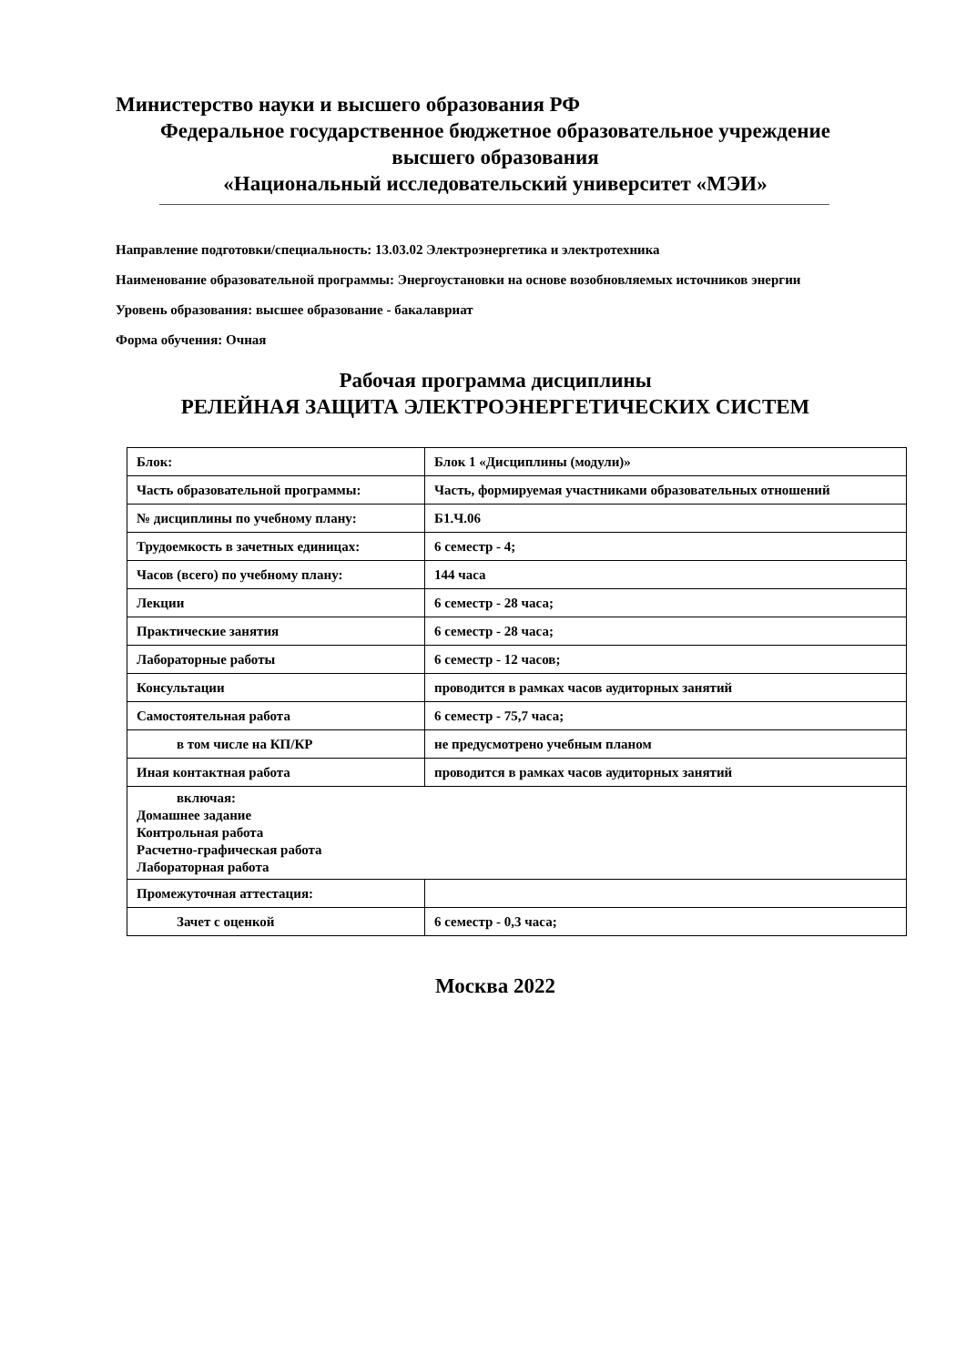Министерство науки и высшего образования РФ
Федеральное государственное бюджетное образовательное учреждение
высшего образования
«Национальный исследовательский университет «МЭИ»
Направление подготовки/специальность: 13.03.02 Электроэнергетика и электротехника
Наименование образовательной программы: Энергоустановки на основе возобновляемых источников энергии
Уровень образования: высшее образование - бакалавриат
Форма обучения: Очная
Рабочая программа дисциплины
РЕЛЕЙНАЯ ЗАЩИТА ЭЛЕКТРОЭНЕРГЕТИЧЕСКИХ СИСТЕМ
| Блок: | Блок 1 «Дисциплины (модули)» |
| Часть образовательной программы: | Часть, формируемая участниками образовательных отношений |
| № дисциплины по учебному плану: | Б1.Ч.06 |
| Трудоемкость в зачетных единицах: | 6 семестр - 4; |
| Часов (всего) по учебному плану: | 144 часа |
| Лекции | 6 семестр - 28 часа; |
| Практические занятия | 6 семестр - 28 часа; |
| Лабораторные работы | 6 семестр - 12 часов; |
| Консультации | проводится в рамках часов аудиторных занятий |
| Самостоятельная работа | 6 семестр - 75,7 часа; |
| в том числе на КП/КР | не предусмотрено учебным планом |
| Иная контактная работа | проводится в рамках часов аудиторных занятий |
| включая: Домашнее задание Контрольная работа Расчетно-графическая работа Лабораторная работа | |
| Промежуточная аттестация: | |
| Зачет с оценкой | 6 семестр - 0,3 часа; |
Москва 2022